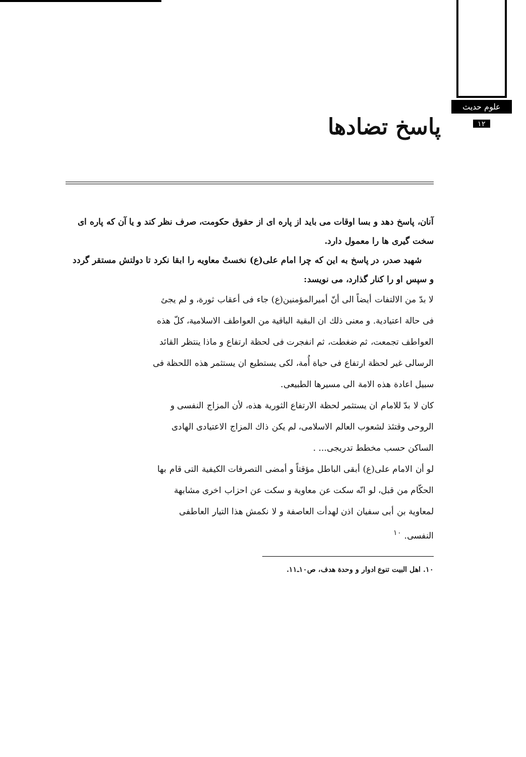علوم حدیث
۱۲
پاسخ تضادها
آنان، پاسخ دهد و بسا اوقات می باید از پاره ای از حقوق حکومت، صرف نظر کند و یا آن که پاره ای سخت گیری ها را معمول دارد.
شهید صدر، در پاسخ به این که چرا امام علی(ع) نخستْ معاویه را ابقا نکرد تا دولتش مستقر گردد و سپس او را کنار گذارد، می نویسد:
لا بدّ من الالتفات أیضاً الی أنّ أمیرالمؤمنین(ع) جاء فی أعقاب ثورة، و لم یجئ فی حالة اعتیادیة. و معنی ذلك ان البقیة الباقیة من العواطف الاسلامیة، کلّ هذه العواطف تجمعت، ثم ضغطت، ثم انفجرت فی لحظة ارتفاع و ماذا ینتظر القائد الرسالی غیر لحظة ارتفاع فی حیاة أُمة، لکی یستطیع ان یستثمر هذه اللحظة فی سبیل اعادة هذه الامة الی مسیرها الطبیعی.
کان لا بدّ للامام ان یستثمر لحظة الارتفاع الثوریة هذه، لأن المزاج النفسی و الروحی وقتئذ لشعوب العالم الاسلامی، لم یکن ذاك المزاج الاعتیادی الهادی الساکن حسب مخطط تدریجی... .
لو أن الامام علی(ع) أبقی الباطل مؤقتاً و أمضی التصرفات الکیفیة التی قام بها الحکّام من قبل، لو انّه سکت عن معاویة و سکت عن احزاب اخری مشابهة لمعاویة بن أبی سفیان اذن لهدأت العاصفة و لا نکمش هذا التیار العاطفی النفسی. <sup>۱۰</sup>
۱۰. اهل البیت تنوع ادوار و وحدة هدف، ص۱۰ـ۱۱.